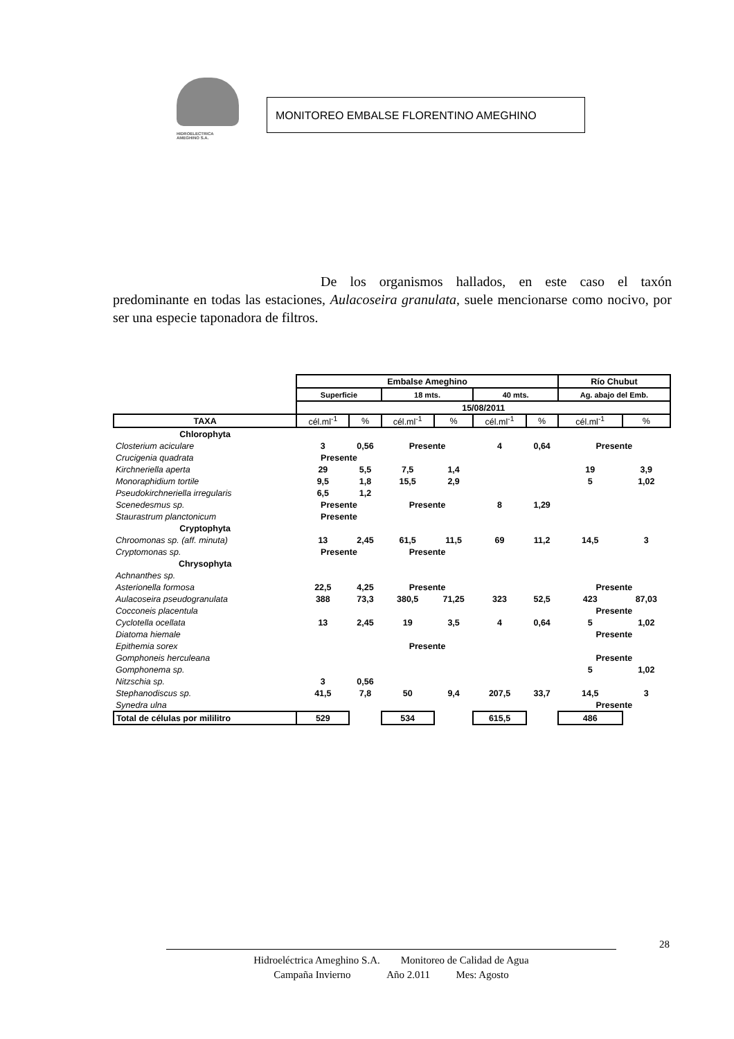HIDROELECTRICA
AMEGHINO S.A.
MONITOREO EMBALSE FLORENTINO AMEGHINO
De los organismos hallados, en este caso el taxón predominante en todas las estaciones, Aulacoseira granulata, suele mencionarse como nocivo, por ser una especie taponadora de filtros.
| | Embalse Ameghino | | | | | | Río Chubut | |
| | Superficie | | 18 mts. | | 40 mts. | | Ag. abajo del Emb. | |
| | 15/08/2011 | | | | | | | |
| TAXA | cél.ml<sup>-1</sup> | % | cél.ml<sup>-1</sup> | % | cél.ml<sup>-1</sup> | % | cél.ml<sup>-1</sup> | % |
| Chlorophyta | | | | | | | | |
| Closterium aciculare | 3 | 0,56 | Presente | | 4 | 0,64 | Presente | |
| Crucigenia quadrata | Presente | | | | | | | |
| Kirchneriella aperta | 29 | 5,5 | 7,5 | 1,4 | | | 19 | 3,9 |
| Monoraphidium tortile | 9,5 | 1,8 | 15,5 | 2,9 | | | 5 | 1,02 |
| Pseudokirchneriella irregularis | 6,5 | 1,2 | | | | | | |
| Scenedesmus sp. | Presente | | Presente | | 8 | 1,29 | | |
| Staurastrum planctonicum | Presente | | | | | | | |
| Cryptophyta | | | | | | | | |
| Chroomonas sp. (aff. minuta) | 13 | 2,45 | 61,5 | 11,5 | 69 | 11,2 | 14,5 | 3 |
| Cryptomonas sp. | Presente | | Presente | | | | | |
| Chrysophyta | | | | | | | | |
| Achnanthes sp. | | | | | | | | |
| Asterionella formosa | 22,5 | 4,25 | Presente | | | | Presente | |
| Aulacoseira pseudogranulata | 388 | 73,3 | 380,5 | 71,25 | 323 | 52,5 | 423 | 87,03 |
| Cocconeis placentula | | | | | | | Presente | |
| Cyclotella ocellata | 13 | 2,45 | 19 | 3,5 | 4 | 0,64 | 5 | 1,02 |
| Diatoma hiemale | | | | | | | Presente | |
| Epithemia sorex | | | Presente | | | | | |
| Gomphoneis herculeana | | | | | | | Presente | |
| Gomphonema sp. | | | | | | | 5 | 1,02 |
| Nitzschia sp. | 3 | 0,56 | | | | | | |
| Stephanodiscus sp. | 41,5 | 7,8 | 50 | 9,4 | 207,5 | 33,7 | 14,5 | 3 |
| Synedra ulna | | | | | | | Presente | |
| Total de células por mililitro | 529 | | 534 | | 615,5 | | 486 | |
28
Hidroeléctrica Ameghino S.A. Monitoreo de Calidad de Agua
Campaña Invierno Año 2.011 Mes: Agosto